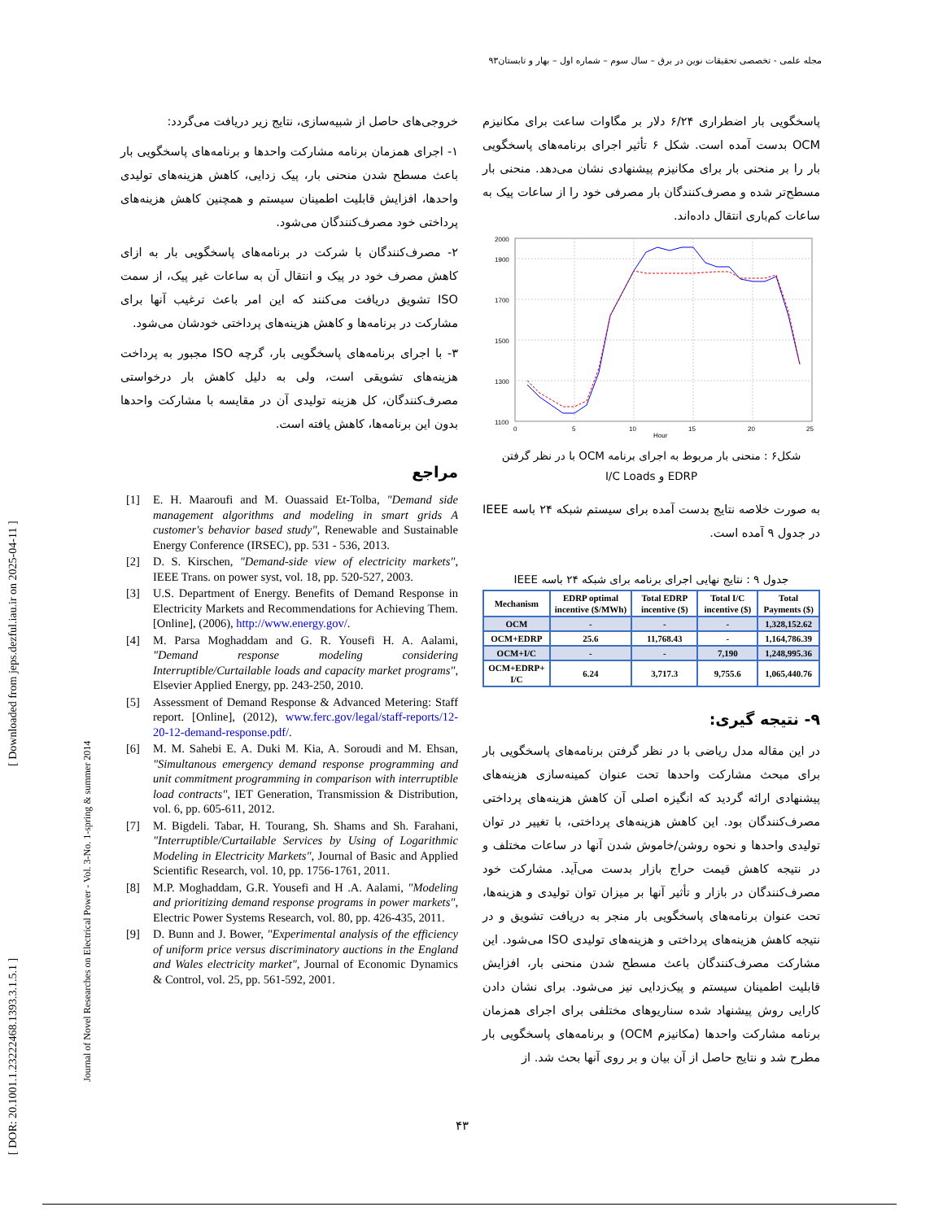[ DOR: 20.1001.1.23222468.1393.3.1.5.1 ] [ Downloaded from jeps.dezful.iau.ir on 2025-04-11 ]
Journal of Novel Researches on Electrical Power - Vol. 3-No. 1-spring & summer 2014
مجله علمی - تخصصی تحقیقات نوین در برق – سال سوم – شماره اول – بهار و تابستان۹۳
پاسخگویی بار اضطراری ۶/۲۴ دلار بر مگاوات ساعت برای مکانیزم OCM بدست آمده است. شکل ۶ تأثیر اجرای برنامه‌های پاسخگویی بار را بر منحنی بار برای مکانیزم پیشنهادی نشان می‌دهد. منحنی بار مسطح‌تر شده و مصرف‌کنندگان بار مصرفی خود را از ساعات پیک به ساعات کم‌باری انتقال داده‌اند.
2000
1900
1700
1500
1300
1100
0
5
10
15
20
25
Hour
شکل۶ : منحنی بار مربوط به اجرای برنامه OCM با در نظر گرفتن
EDRP و I/C Loads
به صورت خلاصه نتایج بدست آمده برای سیستم شبکه ۲۴ باسه IEEE در جدول ۹ آمده است.
جدول ۹ : نتایج نهایی اجرای برنامه برای شبکه ۲۴ باسه IEEE
| Mechanism | EDRP optimal incentive ($/MWh) | Total EDRP incentive ($) | Total I/C incentive ($) | Total Payments ($) |
| --- | --- | --- | --- | --- |
| OCM | - | - | - | 1,328,152.62 |
| OCM+EDRP | 25.6 | 11,768.43 | - | 1,164,786.39 |
| OCM+I/C | - | - | 7,190 | 1,248,995.36 |
| OCM+EDRP+ I/C | 6.24 | 3,717.3 | 9,755.6 | 1,065,440.76 |
۹- نتیجه گیری:
در این مقاله مدل ریاضی با در نظر گرفتن برنامه‌های پاسخگویی بار برای مبحث مشارکت واحدها تحت عنوان کمینه‌سازی هزینه‌های پیشنهادی ارائه گردید که انگیزه اصلی آن کاهش هزینه‌های پرداختی مصرف‌کنندگان بود. این کاهش هزینه‌های پرداختی، با تغییر در توان تولیدی واحدها و نحوه روشن/خاموش شدن آنها در ساعات مختلف و در نتیجه کاهش قیمت حراج بازار بدست می‌آید. مشارکت خود مصرف‌کنندگان در بازار و تأثیر آنها بر میزان توان تولیدی و هزینه‌ها، تحت عنوان برنامه‌های پاسخگویی بار منجر به دریافت تشویق و در نتیجه کاهش هزینه‌های پرداختی و هزینه‌های تولیدی ISO می‌شود. این مشارکت مصرف‌کنندگان باعث مسطح شدن منحنی بار، افزایش قابلیت اطمینان سیستم و پیک‌زدایی نیز می‌شود. برای نشان دادن کارایی روش پیشنهاد شده سناریوهای مختلفی برای اجرای همزمان برنامه مشارکت واحدها (مکانیزم OCM) و برنامه‌های پاسخگویی بار مطرح شد و نتایج حاصل از آن بیان و بر روی آنها بحث شد. از
خروجی‌های حاصل از شبیه‌سازی، نتایج زیر دریافت می‌گردد:
۱- اجرای همزمان برنامه مشارکت واحدها و برنامه‌های پاسخگویی بار باعث مسطح شدن منحنی بار، پیک زدایی، کاهش هزینه‌های تولیدی واحدها، افزایش قابلیت اطمینان سیستم و همچنین کاهش هزینه‌های پرداختی خود مصرف‌کنندگان می‌شود.
۲- مصرف‌کنندگان با شرکت در برنامه‌های پاسخگویی بار به ازای کاهش مصرف خود در پیک و انتقال آن به ساعات غیر پیک، از سمت ISO تشویق دریافت می‌کنند که این امر باعث ترغیب آنها برای مشارکت در برنامه‌ها و کاهش هزینه‌های پرداختی خودشان می‌شود.
۳- با اجرای برنامه‌های پاسخگویی بار، گرچه ISO مجبور به پرداخت هزینه‌های تشویقی است، ولی به دلیل کاهش بار درخواستی مصرف‌کنندگان، کل هزینه تولیدی آن در مقایسه با مشارکت واحدها بدون این برنامه‌ها، کاهش یافته است.
مراجع
[1] E. H. Maaroufi and M. Ouassaid Et-Tolba, "Demand side management algorithms and modeling in smart grids A customer's behavior based study", Renewable and Sustainable Energy Conference (IRSEC), pp. 531 - 536, 2013.
[2] D. S. Kirschen, "Demand-side view of electricity markets", IEEE Trans. on power syst, vol. 18, pp. 520-527, 2003.
[3] U.S. Department of Energy. Benefits of Demand Response in Electricity Markets and Recommendations for Achieving Them. [Online], (2006), http://www.energy.gov/.
[4] M. Parsa Moghaddam and G. R. Yousefi H. A. Aalami, "Demand response modeling considering Interruptible/Curtailable loads and capacity market programs", Elsevier Applied Energy, pp. 243-250, 2010.
[5] Assessment of Demand Response & Advanced Metering: Staff report. [Online], (2012), www.ferc.gov/legal/staff-reports/12-20-12-demand-response.pdf/.
[6] M. M. Sahebi E. A. Duki M. Kia, A. Soroudi and M. Ehsan, "Simultanous emergency demand response programming and unit commitment programming in comparison with interruptible load contracts", IET Generation, Transmission & Distribution, vol. 6, pp. 605-611, 2012.
[7] M. Bigdeli. Tabar, H. Tourang, Sh. Shams and Sh. Farahani, "Interruptible/Curtailable Services by Using of Logarithmic Modeling in Electricity Markets", Journal of Basic and Applied Scientific Research, vol. 10, pp. 1756-1761, 2011.
[8] M.P. Moghaddam, G.R. Yousefi and H .A. Aalami, "Modeling and prioritizing demand response programs in power markets", Electric Power Systems Research, vol. 80, pp. 426-435, 2011.
[9] D. Bunn and J. Bower, "Experimental analysis of the efficiency of uniform price versus discriminatory auctions in the England and Wales electricity market", Journal of Economic Dynamics & Control, vol. 25, pp. 561-592, 2001.
۴۳